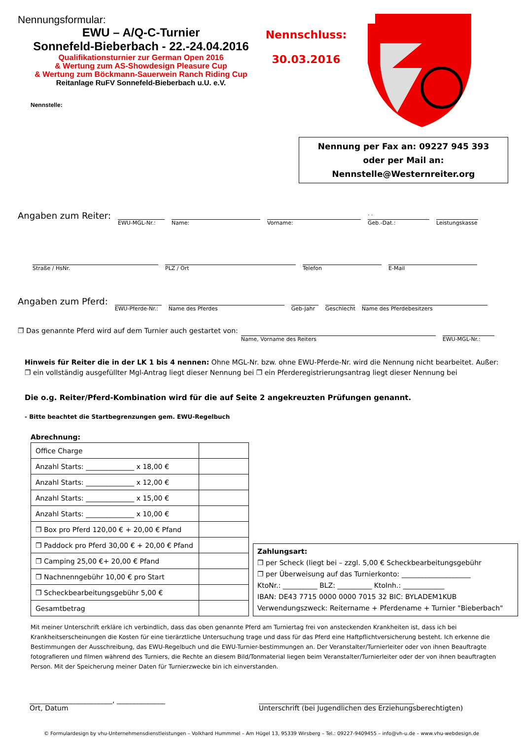Nennungsformular:
EWU – A/Q-C-Turnier
Sonnefeld-Bieberbach - 22.-24.04.2016
Qualifikationsturnier zur German Open 2016
& Wertung zum AS-Showdesign Pleasure Cup
& Wertung zum Böckmann-Sauerwein Ranch Riding Cup
Reitanlage RuFV Sonnefeld-Bieberbach u.U. e.V.
Nennstelle:
Nennschluss:
30.03.2016
Nennung per Fax an: 09227 945 393
oder per Mail an:
Nennstelle@Westernreiter.org
Angaben zum Reiter:
EWU-MGL-Nr.: Name: Vorname:
. .
Geb.-Dat.:
Leistungskasse
Straße / HsNr. PLZ / Ort Telefon E-Mail
Angaben zum Pferd:
EWU-Pferde-Nr.:
Name des Pferdes Geb-Jahr Geschlecht
Name des Pferdebesitzers
❐ Das genannte Pferd wird auf dem Turnier auch gestartet von:
Name, Vorname des Reiters EWU-MGL-Nr.:
Hinweis für Reiter die in der LK 1 bis 4 nennen: Ohne MGL-Nr. bzw. ohne EWU-Pferde-Nr. wird die Nennung nicht bearbeitet. Außer:
❐ ein vollständig ausgefüllter Mgl-Antrag liegt dieser Nennung bei ❐ ein Pferderegistrierungsantrag liegt dieser Nennung bei
Die o.g. Reiter/Pferd-Kombination wird für die auf Seite 2 angekreuzten Prüfungen genannt.
- Bitte beachtet die Startbegrenzungen gem. EWU-Regelbuch
Abrechnung:
| Office Charge | |
| Anzahl Starts: ______________ x 18,00 € | |
| Anzahl Starts: ______________ x 12,00 € | |
| Anzahl Starts: ______________ x 15,00 € | |
| Anzahl Starts: ______________ x 10,00 € | |
| ❐ Box pro Pferd 120,00 € + 20,00 € Pfand | |
| ❐ Paddock pro Pferd 30,00 € + 20,00 € Pfand | |
| ❐ Camping 25,00 €+ 20,00 € Pfand | |
| ❐ Nachnenngebühr 10,00 € pro Start | |
| ❐ Scheckbearbeitungsgebühr 5,00 € | |
| Gesamtbetrag | |
Zahlungsart:
❐ per Scheck (liegt bei – zzgl. 5,00 € Scheckbearbeitungsgebühr
❐ per Überweisung auf das Turnierkonto: ____________________
KtoNr.: __________ BLZ: __________ KtoInh.: ____________
IBAN: DE43 7715 0000 0000 7015 32 BIC: BYLADEM1KUB
Verwendungszweck: Reitername + Pferdename + Turnier "Bieberbach"
Mit meiner Unterschrift erkläre ich verbindlich, dass das oben genannte Pferd am Turniertag frei von ansteckenden Krankheiten ist, dass ich bei Krankheitserscheinungen die Kosten für eine tierärztliche Untersuchung trage und dass für das Pferd eine Haftpflichtversicherung besteht. Ich erkenne die Bestimmungen der Ausschreibung, das EWU-Regelbuch und die EWU-Turnier-bestimmungen an. Der Veranstalter/Turnierleiter oder von ihnen Beauftragte fotografieren und filmen während des Turniers, die Rechte an diesem Bild/Tonmaterial liegen beim Veranstalter/Turnierleiter oder der von ihnen beauftragten Person. Mit der Speicherung meiner Daten für Turnierzwecke bin ich einverstanden.
________________________, ______________
Ort, Datum
_____________________________________________
Unterschrift (bei Jugendlichen des Erziehungsberechtigten)
© Formulardesign by vhu-Unternehmensdienstleistungen – Volkhard Hummmel – Am Hügel 13, 95339 Wirsberg – Tel.: 09227-9409455 – info@vh-u.de – www.vhu-webdesign.de